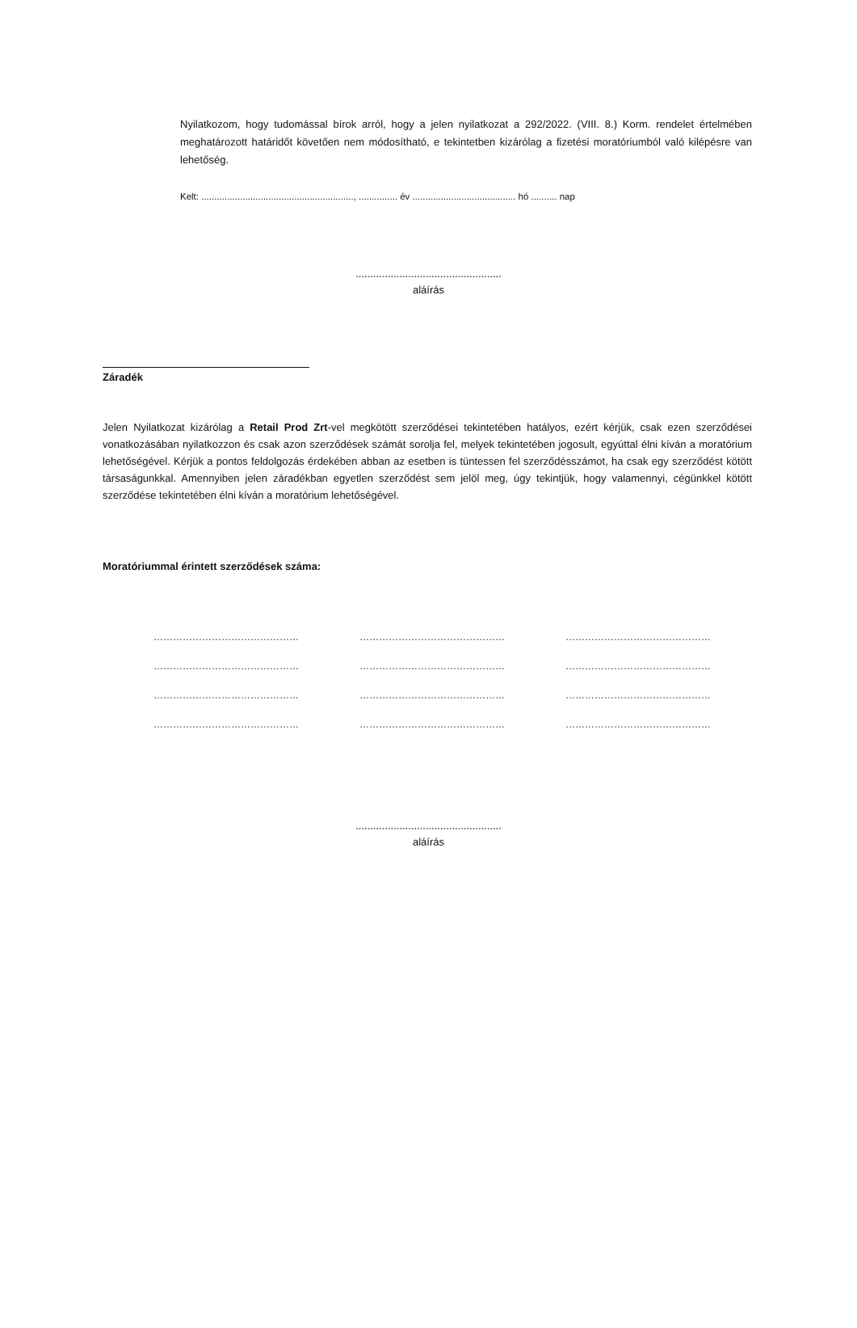Nyilatkozom, hogy tudomással bírok arról, hogy a jelen nyilatkozat a 292/2022. (VIII. 8.) Korm. rendelet értelmében meghatározott határidőt követően nem módosítható, e tekintetben kizárólag a fizetési moratóriumból való kilépésre van lehetőség.
Kelt: ..........................................................., ............... év ........................................ hó .......... nap
..................................................
aláírás
Záradék
Jelen Nyilatkozat kizárólag a Retail Prod Zrt-vel megkötött szerződései tekintetében hatályos, ezért kérjük, csak ezen szerződései vonatkozásában nyilatkozzon és csak azon szerződések számát sorolja fel, melyek tekintetében jogosult, egyúttal élni kíván a moratórium lehetőségével. Kérjük a pontos feldolgozás érdekében abban az esetben is tüntessen fel szerződésszámot, ha csak egy szerződést kötött társaságunkkal. Amennyiben jelen záradékban egyetlen szerződést sem jelöl meg, úgy tekintjük, hogy valamennyi, cégünkkel kötött szerződése tekintetében élni kíván a moratórium lehetőségével.
Moratóriummal érintett szerződések száma:
| ……………………………………… | ……………………………………… | ……………………………………… |
| ……………………………………… | ……………………………………… | ……………………………………… |
| ……………………………………… | ……………………………………… | ……………………………………… |
| ……………………………………… | ……………………………………… | ……………………………………… |
..................................................
aláírás